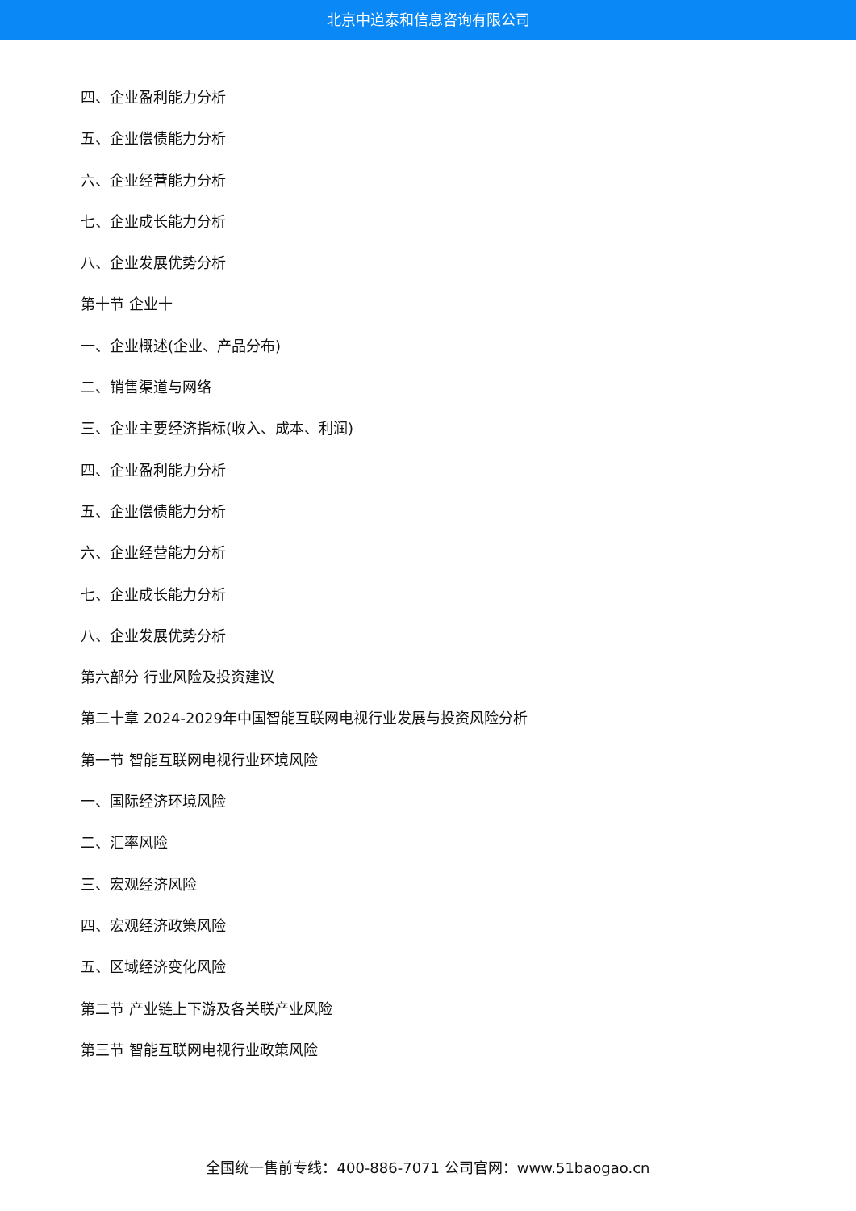北京中道泰和信息咨询有限公司
四、企业盈利能力分析
五、企业偿债能力分析
六、企业经营能力分析
七、企业成长能力分析
八、企业发展优势分析
第十节 企业十
一、企业概述(企业、产品分布)
二、销售渠道与网络
三、企业主要经济指标(收入、成本、利润)
四、企业盈利能力分析
五、企业偿债能力分析
六、企业经营能力分析
七、企业成长能力分析
八、企业发展优势分析
第六部分 行业风险及投资建议
第二十章 2024-2029年中国智能互联网电视行业发展与投资风险分析
第一节 智能互联网电视行业环境风险
一、国际经济环境风险
二、汇率风险
三、宏观经济风险
四、宏观经济政策风险
五、区域经济变化风险
第二节 产业链上下游及各关联产业风险
第三节 智能互联网电视行业政策风险
全国统一售前专线：400-886-7071 公司官网：www.51baogao.cn